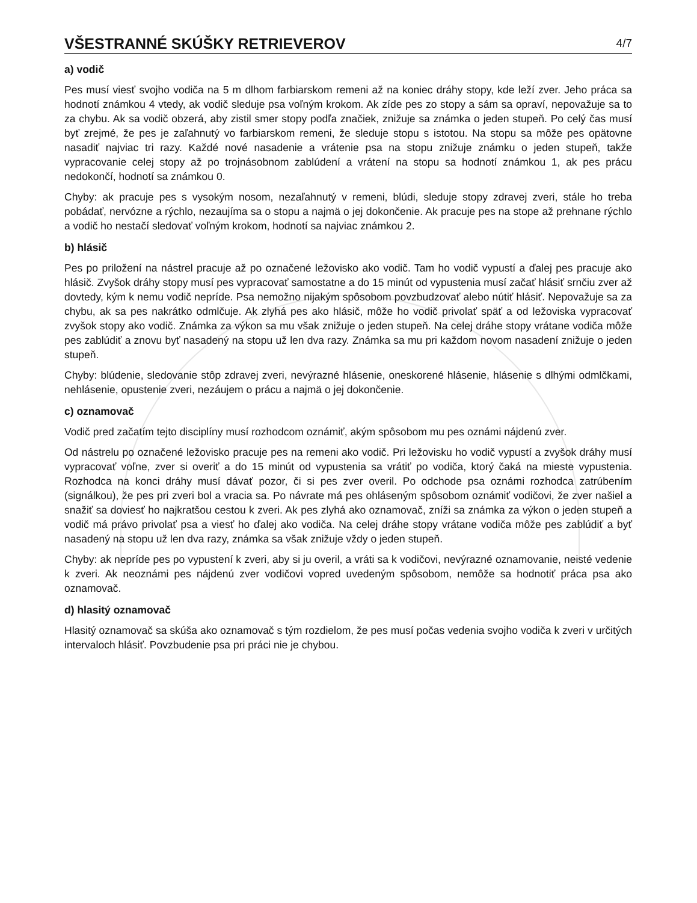VŠESTRANNÉ SKÚŠKY RETRIEVEROV
4/7
a) vodič
Pes musí viesť svojho vodiča na 5 m dlhom farbiarskom remeni až na koniec dráhy stopy, kde leží zver. Jeho práca sa hodnotí známkou 4 vtedy, ak vodič sleduje psa voľným krokom. Ak zíde pes zo stopy a sám sa opraví, nepovažuje sa to za chybu. Ak sa vodič obzerá, aby zistil smer stopy podľa značiek, znižuje sa známka o jeden stupeň. Po celý čas musí byť zrejmé, že pes je zaľahnutý vo farbiarskom remeni, že sleduje stopu s istotou. Na stopu sa môže pes opätovne nasadiť najviac tri razy. Každé nové nasadenie a vrátenie psa na stopu znižuje známku o jeden stupeň, takže vypracovanie celej stopy až po trojnásobnom zablúdení a vrátení na stopu sa hodnotí známkou 1, ak pes prácu nedokončí, hodnotí sa známkou 0.
Chyby: ak pracuje pes s vysokým nosom, nezaľahnutý v remeni, blúdi, sleduje stopy zdravej zveri, stále ho treba pobádať, nervózne a rýchlo, nezaujíma sa o stopu a najmä o jej dokončenie. Ak pracuje pes na stope až prehnane rýchlo a vodič ho nestačí sledovať voľným krokom, hodnotí sa najviac známkou 2.
b) hlásič
Pes po priložení na nástrel pracuje až po označené ležovisko ako vodič. Tam ho vodič vypustí a ďalej pes pracuje ako hlásič. Zvyšok dráhy stopy musí pes vypracovať samostatne a do 15 minút od vypustenia musí začať hlásiť srnčiu zver až dovtedy, kým k nemu vodič nepríde. Psa nemožno nijakým spôsobom povzbudzovať alebo nútiť hlásiť. Nepovažuje sa za chybu, ak sa pes nakrátko odmlčuje. Ak zlyhá pes ako hlásič, môže ho vodič privolať späť a od ležoviska vypracovať zvyšok stopy ako vodič. Známka za výkon sa mu však znižuje o jeden stupeň. Na celej dráhe stopy vrátane vodiča môže pes zablúdiť a znovu byť nasadený na stopu už len dva razy. Známka sa mu pri každom novom nasadení znižuje o jeden stupeň.
Chyby: blúdenie, sledovanie stôp zdravej zveri, nevýrazné hlásenie, oneskorené hlásenie, hlásenie s dlhými odmlčkami, nehlásenie, opustenie zveri, nezáujem o prácu a najmä o jej dokončenie.
c) oznamovač
Vodič pred začatím tejto disciplíny musí rozhodcom oznámiť, akým spôsobom mu pes oznámi nájdenú zver.
Od nástrelu po označené ležovisko pracuje pes na remeni ako vodič. Pri ležovisku ho vodič vypustí a zvyšok dráhy musí vypracovať voľne, zver si overiť a do 15 minút od vypustenia sa vrátiť po vodiča, ktorý čaká na mieste vypustenia. Rozhodca na konci dráhy musí dávať pozor, či si pes zver overil. Po odchode psa oznámi rozhodca zatrúbením (signálkou), že pes pri zveri bol a vracia sa. Po návrate má pes ohláseným spôsobom oznámiť vodičovi, že zver našiel a snažiť sa doviesť ho najkratšou cestou k zveri. Ak pes zlyhá ako oznamovač, zníži sa známka za výkon o jeden stupeň a vodič má právo privolať psa a viesť ho ďalej ako vodiča. Na celej dráhe stopy vrátane vodiča môže pes zablúdiť a byť nasadený na stopu už len dva razy, známka sa však znižuje vždy o jeden stupeň.
Chyby: ak nepríde pes po vypustení k zveri, aby si ju overil, a vráti sa k vodičovi, nevýrazné oznamovanie, neisté vedenie k zveri. Ak neoznámi pes nájdenú zver vodičovi vopred uvedeným spôsobom, nemôže sa hodnotiť práca psa ako oznamovač.
d) hlasitý oznamovač
Hlasitý oznamovač sa skúša ako oznamovač s tým rozdielom, že pes musí počas vedenia svojho vodiča k zveri v určitých intervaloch hlásiť. Povzbudenie psa pri práci nie je chybou.